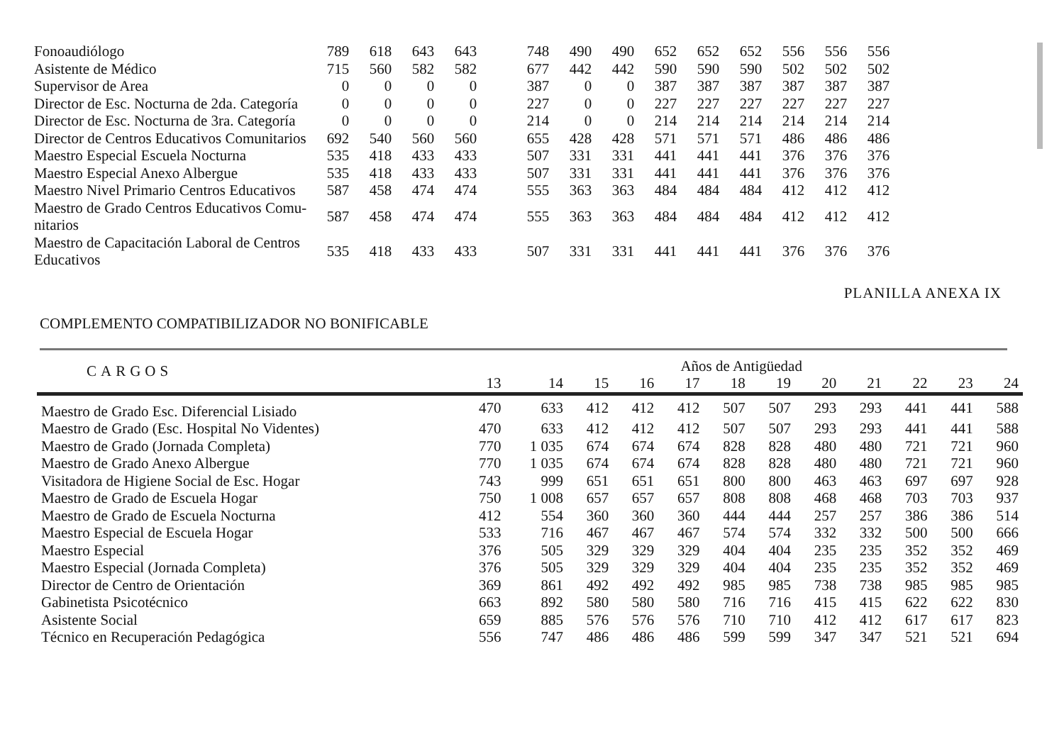| Fonoaudiólogo | 789 | 618 | 643 | 643 | | 748 | 490 | 490 | 652 | 652 | 652 | 556 | 556 | 556 |
| Asistente de Médico | 715 | 560 | 582 | 582 | | 677 | 442 | 442 | 590 | 590 | 590 | 502 | 502 | 502 |
| Supervisor de Area | 0 | 0 | 0 | 0 | | 387 | 0 | 0 | 387 | 387 | 387 | 387 | 387 | 387 |
| Director de Esc. Nocturna de 2da. Categoría | 0 | 0 | 0 | 0 | | 227 | 0 | 0 | 227 | 227 | 227 | 227 | 227 | 227 |
| Director de Esc. Nocturna de 3ra. Categoría | 0 | 0 | 0 | 0 | | 214 | 0 | 0 | 214 | 214 | 214 | 214 | 214 | 214 |
| Director de Centros Educativos Comunitarios | 692 | 540 | 560 | 560 | | 655 | 428 | 428 | 571 | 571 | 571 | 486 | 486 | 486 |
| Maestro Especial Escuela Nocturna | 535 | 418 | 433 | 433 | | 507 | 331 | 331 | 441 | 441 | 441 | 376 | 376 | 376 |
| Maestro Especial Anexo Albergue | 535 | 418 | 433 | 433 | | 507 | 331 | 331 | 441 | 441 | 441 | 376 | 376 | 376 |
| Maestro Nivel Primario Centros Educativos | 587 | 458 | 474 | 474 | | 555 | 363 | 363 | 484 | 484 | 484 | 412 | 412 | 412 |
| Maestro de Grado Centros Educativos Comu- nitarios | 587 | 458 | 474 | 474 | | 555 | 363 | 363 | 484 | 484 | 484 | 412 | 412 | 412 |
| Maestro de Capacitación Laboral de Centros Educativos | 535 | 418 | 433 | 433 | | 507 | 331 | 331 | 441 | 441 | 441 | 376 | 376 | 376 |
PLANILLA ANEXA IX
COMPLEMENTO COMPATIBILIZADOR NO BONIFICABLE
| CARGOS | Años de Antigüedad | | | | | | | | | | | |
| --- | --- | --- | --- | --- | --- | --- | --- | --- | --- | --- | --- | --- |
| | 13 | 14 | 15 | 16 | 17 | 18 | 19 | 20 | 21 | 22 | 23 | 24 |
| Maestro de Grado Esc. Diferencial Lisiado | 470 | 633 | 412 | 412 | 412 | 507 | 507 | 293 | 293 | 441 | 441 | 588 |
| Maestro de Grado (Esc. Hospital No Videntes) | 470 | 633 | 412 | 412 | 412 | 507 | 507 | 293 | 293 | 441 | 441 | 588 |
| Maestro de Grado (Jornada Completa) | 770 | 1 035 | 674 | 674 | 674 | 828 | 828 | 480 | 480 | 721 | 721 | 960 |
| Maestro de Grado Anexo Albergue | 770 | 1 035 | 674 | 674 | 674 | 828 | 828 | 480 | 480 | 721 | 721 | 960 |
| Visitadora de Higiene Social de Esc. Hogar | 743 | 999 | 651 | 651 | 651 | 800 | 800 | 463 | 463 | 697 | 697 | 928 |
| Maestro de Grado de Escuela Hogar | 750 | 1 008 | 657 | 657 | 657 | 808 | 808 | 468 | 468 | 703 | 703 | 937 |
| Maestro de Grado de Escuela Nocturna | 412 | 554 | 360 | 360 | 360 | 444 | 444 | 257 | 257 | 386 | 386 | 514 |
| Maestro Especial de Escuela Hogar | 533 | 716 | 467 | 467 | 467 | 574 | 574 | 332 | 332 | 500 | 500 | 666 |
| Maestro Especial | 376 | 505 | 329 | 329 | 329 | 404 | 404 | 235 | 235 | 352 | 352 | 469 |
| Maestro Especial (Jornada Completa) | 376 | 505 | 329 | 329 | 329 | 404 | 404 | 235 | 235 | 352 | 352 | 469 |
| Director de Centro de Orientación | 369 | 861 | 492 | 492 | 492 | 985 | 985 | 738 | 738 | 985 | 985 | 985 |
| Gabinetista Psicotécnico | 663 | 892 | 580 | 580 | 580 | 716 | 716 | 415 | 415 | 622 | 622 | 830 |
| Asistente Social | 659 | 885 | 576 | 576 | 576 | 710 | 710 | 412 | 412 | 617 | 617 | 823 |
| Técnico en Recuperación Pedagógica | 556 | 747 | 486 | 486 | 486 | 599 | 599 | 347 | 347 | 521 | 521 | 694 |